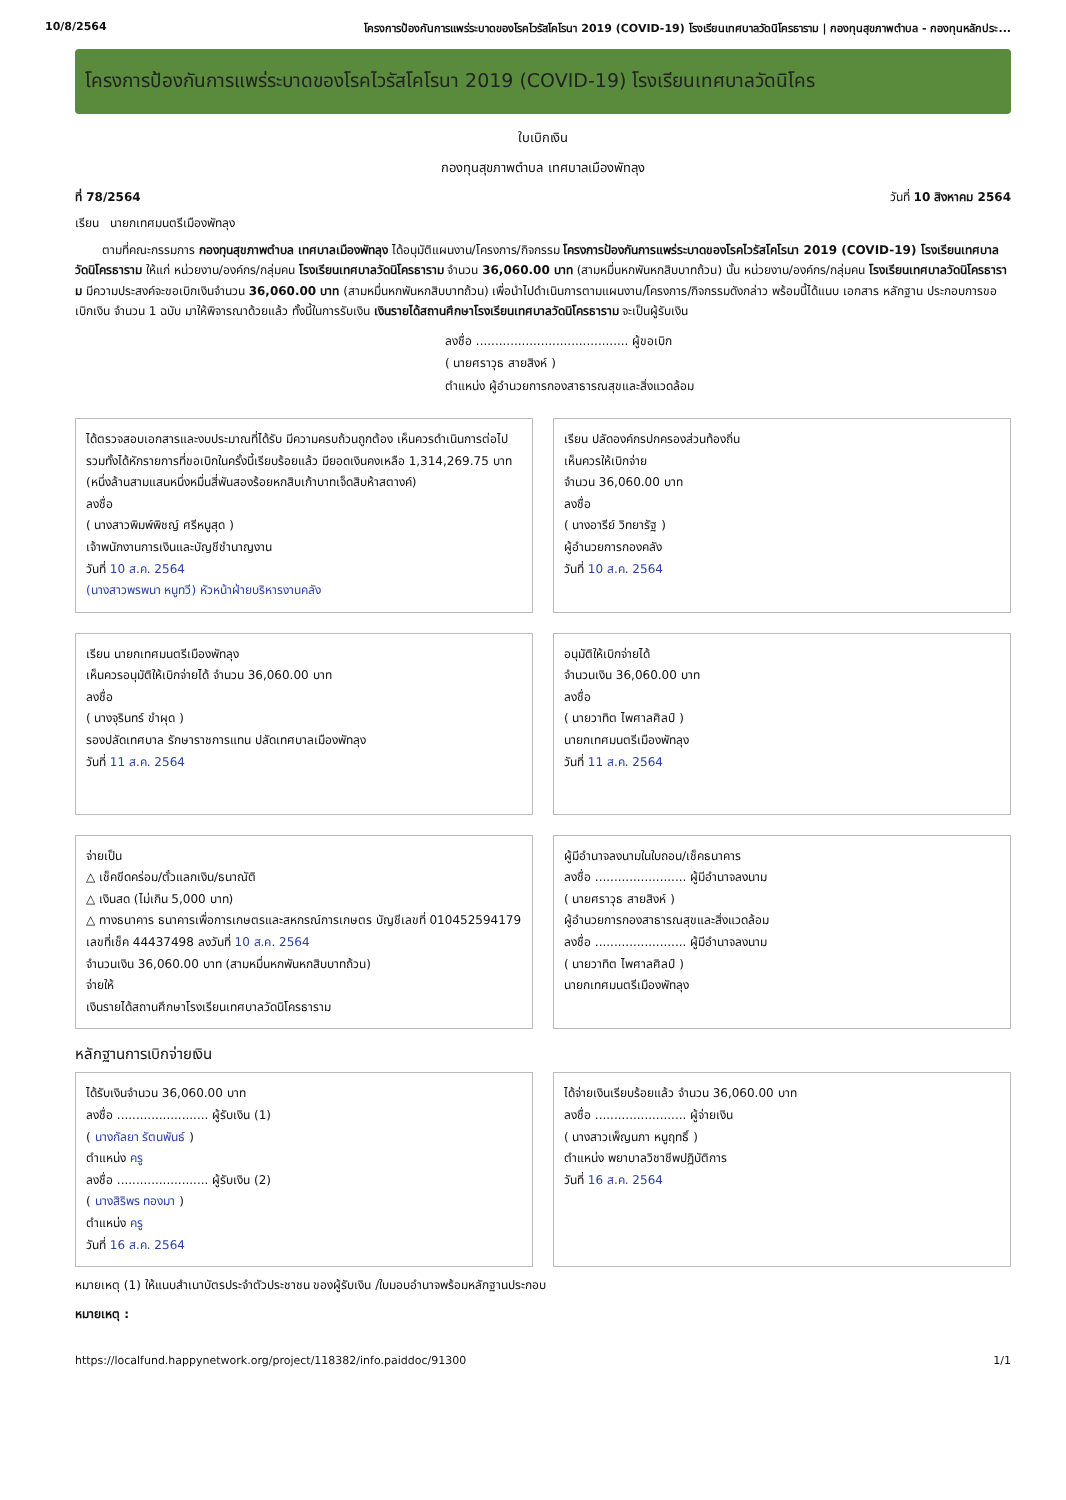10/8/2564 โครงการป้องกันการแพร่ระบาดของโรคไวรัสโคโรนา 2019 (COVID-19) โรงเรียนเทศบาลวัดนิโครธาราม | กองทุนสุขภาพตำบล - กองทุนหลักประ...
โครงการป้องกันการแพร่ระบาดของโรคไวรัสโคโรนา 2019 (COVID-19) โรงเรียนเทศบาลวัดนิโคร
ใบเบิกเงิน
กองทุนสุขภาพตำบล เทศบาลเมืองพัทลุง
ที่ 78/2564 วันที่ 10 สิงหาคม 2564
เรียน นายกเทศมนตรีเมืองพัทลุง
ตามที่คณะกรรมการ กองทุนสุขภาพตำบล เทศบาลเมืองพัทลุง ได้อนุมัติแผนงาน/โครงการ/กิจกรรม โครงการป้องกันการแพร่ระบาดของโรคไวรัสโคโรนา 2019 (COVID-19) โรงเรียนเทศบาลวัดนิโครธาราม ให้แก่ หน่วยงาน/องค์กร/กลุ่มคน โรงเรียนเทศบาลวัดนิโครธาราม จำนวน 36,060.00 บาท (สามหมื่นหกพันหกสิบบาทถ้วน) นั้น หน่วยงาน/องค์กร/กลุ่มคน โรงเรียนเทศบาลวัดนิโครธาราม มีความประสงค์จะขอเบิกเงินจำนวน 36,060.00 บาท (สามหมื่นหกพันหกสิบบาทถ้วน) เพื่อนำไปดำเนินการตามแผนงาน/โครงการ/กิจกรรมดังกล่าว พร้อมนี้ได้แนบ เอกสาร หลักฐาน ประกอบการขอเบิกเงิน จำนวน 1 ฉบับ มาให้พิจารณาด้วยแล้ว ทั้งนี้ในการรับเงิน เงินรายได้สถานศึกษาโรงเรียนเทศบาลวัดนิโครธาราม จะเป็นผู้รับเงิน
ลงชื่อ ........................................ ผู้ขอเบิก
( นายศราวุธ สายสิงห์ )
ตำแหน่ง ผู้อำนวยการกองสาธารณสุขและสิ่งแวดล้อม
ได้ตรวจสอบเอกสารและงบประมาณที่ได้รับ มีความครบถ้วนถูกต้อง เห็นควรดำเนินการต่อไป รวมทั้งได้หักรายการที่ขอเบิกในครั้งนี้เรียบร้อยแล้ว มียอดเงินคงเหลือ 1,314,269.75 บาท (หนึ่งล้านสามแสนหนึ่งหมื่นสี่พันสองร้อยหกสิบเก้าบาทเจ็ดสิบห้าสตางค์)
ลงชื่อ
( นางสาวพิมพ์พิชญ์ ศรีหนูสุด )
เจ้าพนักงานการเงินและบัญชีชำนาญงาน
วันที่ 10 ส.ค. 2564
(นางสาวพรพนา หนูทวี) หัวหน้าฝ่ายบริหารงานคลัง
เรียน ปลัดองค์กรปกครองส่วนท้องถิ่น
เห็นควรให้เบิกจ่าย
จำนวน 36,060.00 บาท
ลงชื่อ
( นางอารีย์ วิทยารัฐ )
ผู้อำนวยการกองคลัง
วันที่ 10 ส.ค. 2564
เรียน นายกเทศมนตรีเมืองพัทลุง
เห็นควรอนุมัติให้เบิกจ่ายได้ จำนวน 36,060.00 บาท
ลงชื่อ
( นางจุรินทร์ ขำผุด )
รองปลัดเทศบาล รักษาราชการแทน ปลัดเทศบาลเมืองพัทลุง
วันที่ 11 ส.ค. 2564
อนุมัติให้เบิกจ่ายได้
จำนวนเงิน 36,060.00 บาท
ลงชื่อ
( นายวาทิต ไพศาลศิลป์ )
นายกเทศมนตรีเมืองพัทลุง
วันที่ 11 ส.ค. 2564
จ่ายเป็น
△ เช็คขีดคร่อม/ตั๋วแลกเงิน/ธนาณัติ
△ เงินสด (ไม่เกิน 5,000 บาท)
△ ทางธนาคาร ธนาคารเพื่อการเกษตรและสหกรณ์การเกษตร บัญชีเลขที่ 010452594179
เลขที่เช็ค 44437498 ลงวันที่ 10 ส.ค. 2564
จำนวนเงิน 36,060.00 บาท (สามหมื่นหกพันหกสิบบาทถ้วน)
จ่ายให้
เงินรายได้สถานศึกษาโรงเรียนเทศบาลวัดนิโครธาราม
ผู้มีอำนาจลงนามในใบถอน/เช็คธนาคาร
ลงชื่อ ........................ ผู้มีอำนาจลงนาม
( นายศราวุธ สายสิงห์ )
ผู้อำนวยการกองสาธารณสุขและสิ่งแวดล้อม
ลงชื่อ ........................ ผู้มีอำนาจลงนาม
( นายวาทิต ไพศาลศิลป์ )
นายกเทศมนตรีเมืองพัทลุง
หลักฐานการเบิกจ่ายเงิน
ได้รับเงินจำนวน 36,060.00 บาท
ลงชื่อ ........................ ผู้รับเงิน (1)
( นางกัลยา รัตนพันธ์ )
ตำแหน่ง ครู
ลงชื่อ ........................ ผู้รับเงิน (2)
( นางสิริพร ทองมา )
ตำแหน่ง ครู
วันที่ 16 ส.ค. 2564
ได้จ่ายเงินเรียบร้อยแล้ว จำนวน 36,060.00 บาท
ลงชื่อ ........................ ผู้จ่ายเงิน
( นางสาวเพ็ญนภา หนูฤทธิ์ )
ตำแหน่ง พยาบาลวิชาชีพปฏิบัติการ
วันที่ 16 ส.ค. 2564
หมายเหตุ (1) ให้แนบสำเนาบัตรประจำตัวประชาชน ของผู้รับเงิน /ใบมอบอำนาจพร้อมหลักฐานประกอบ
หมายเหตุ :
https://localfund.happynetwork.org/project/118382/info.paiddoc/91300 1/1